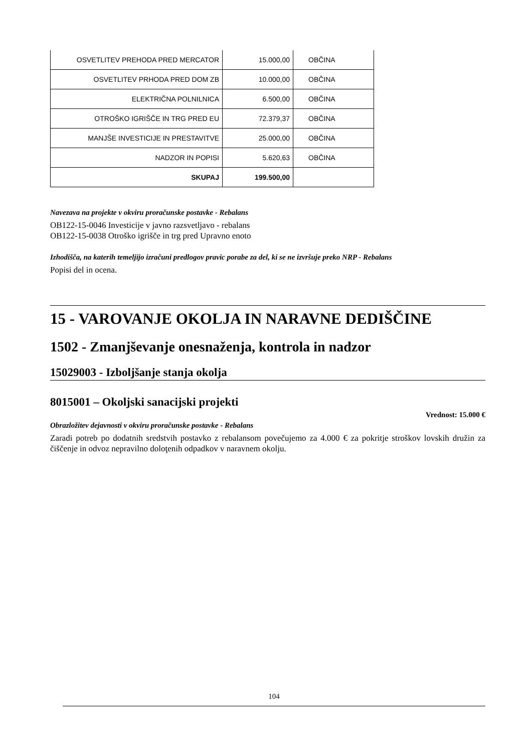| OSVETLITEV PREHODA PRED MERCATOR | 15.000,00 | OBČINA |
| OSVETLITEV PRHODA PRED DOM ZB | 10.000,00 | OBČINA |
| ELEKTRIČNA POLNILNICA | 6.500,00 | OBČINA |
| OTROŠKO IGRIŠČE IN TRG PRED EU | 72.379,37 | OBČINA |
| MANJŠE INVESTICIJE IN PRESTAVITVE | 25.000,00 | OBČINA |
| NADZOR IN POPISI | 5.620,63 | OBČINA |
| SKUPAJ | 199.500,00 | |
Navezava na projekte v okviru proračunske postavke - Rebalans
OB122-15-0046 Investicije v javno razsvetljavo - rebalans
OB122-15-0038 Otroško igrišče in trg pred Upravno enoto
Izhodišča, na katerih temeljijo izračuni predlogov pravic porabe za del, ki se ne izvršuje preko NRP - Rebalans
Popisi del in ocena.
15 - VAROVANJE OKOLJA IN NARAVNE DEDIŠČINE
1502 - Zmanjševanje onesnaženja, kontrola in nadzor
15029003 - Izboljšanje stanja okolja
8015001 – Okoljski sanacijski projekti
Vrednost: 15.000 €
Obrazložitev dejavnosti v okviru proračunske postavke - Rebalans
Zaradi potreb po dodatnih sredstvih postavko z rebalansom povečujemo za 4.000 € za pokritje stroškov lovskih družin za čiščenje in odvoz nepravilno doloţenih odpadkov v naravnem okolju.
104